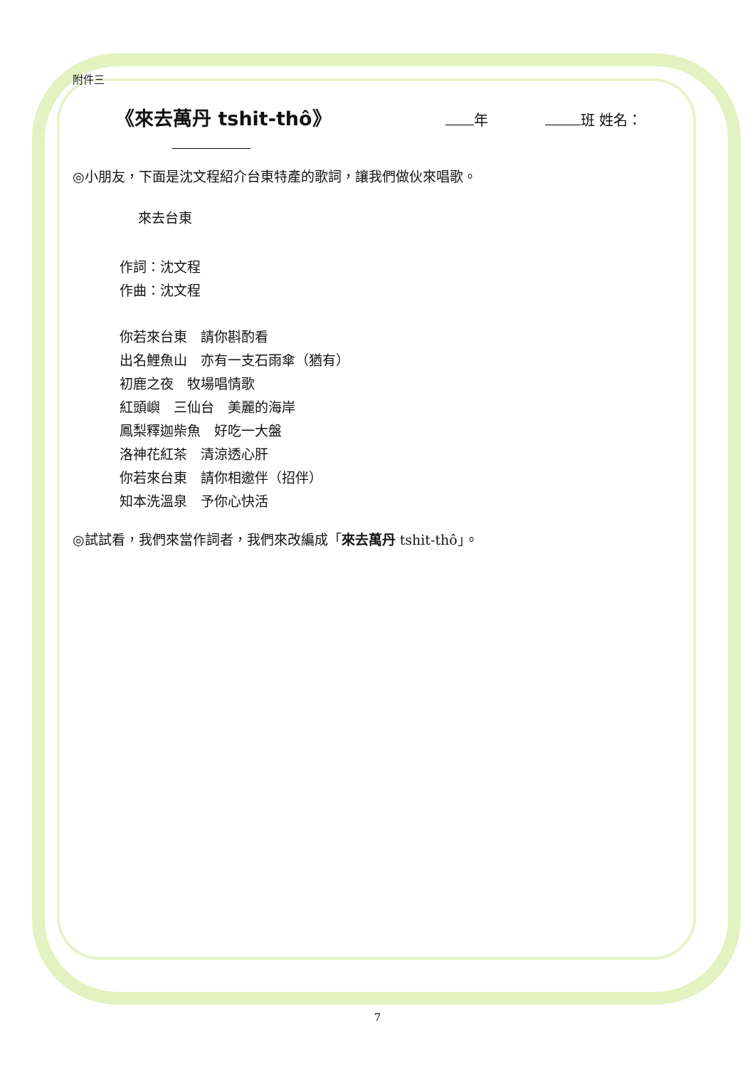附件三
《來去萬丹 tshit-thô》 年 班 姓名：
◎小朋友，下面是沈文程紹介台東特產的歌詞，讓我們做伙來唱歌。
來去台東
作詞：沈文程
作曲：沈文程
你若來台東　請你斟酌看
出名鯉魚山　亦有一支石雨傘（猶有）
初鹿之夜　牧場唱情歌
紅頭嶼　三仙台　美麗的海岸
鳳梨釋迦柴魚　好吃一大盤
洛神花紅茶　清涼透心肝
你若來台東　請你相邀伴（招伴）
知本洗溫泉　予你心快活
◎試試看，我們來當作詞者，我們來改編成「來去萬丹 tshit-thô」。
7